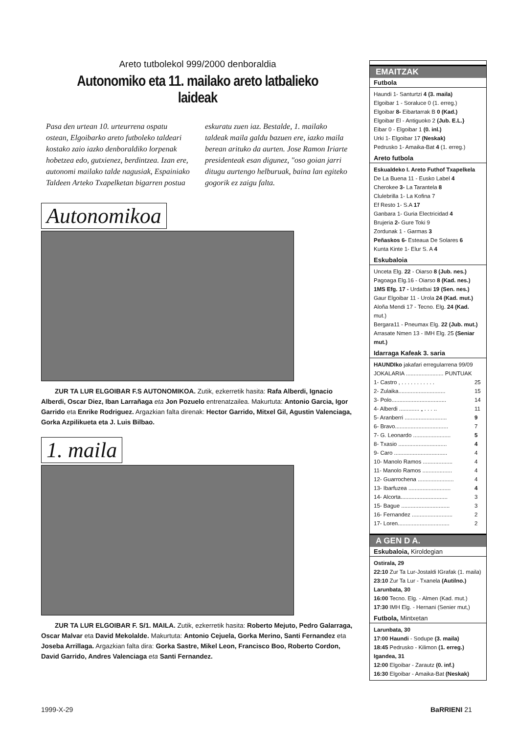Areto tutbolekol 999/2000 denboraldia
Autonomiko eta 11. mailako areto latbalieko laideak
Pasa den urtean 10. urteurrena ospatu ostean, Elgoibarko areto futboleko taldeari kostako zaio iazko denboraldiko lorpenak hobetzea edo, gutxienez, berdintzea. Izan ere, autonomi mailako talde nagusiak, Espainiako Taldeen Arteko Txapelketan bigarren postua eskuratu zuen iaz. Bestalde, 1. mailako taldeak maila galdu bazuen ere, iazko maila berean arituko da aurten. Jose Ramon Iriarte presidenteak esan digunez, "oso goian jarri ditugu aurtengo helburuak, baina lan egiteko gogorik ez zaigu falta.
Autonomikoa
ZUR TA LUR ELGOIBAR F.S AUTONOMIKOA. Zutik, ezkerretik hasita: Rafa Alberdi, Ignacio Alberdi, Oscar Diez, Iban Larrañaga eta Jon Pozuelo entrenatzailea. Makurtuta: Antonio Garcia, Igor Garrido eta Enrike Rodriguez. Argazkian falta direnak: Hector Garrido, Mitxel Gil, Agustin Valenciaga, Gorka Azpilikueta eta J. Luis Bilbao.
1. maila
ZUR TA LUR ELGOIBAR F. S/1. MAILA. Zutik, ezkerretik hasita: Roberto Mejuto, Pedro Galarraga, Oscar Malvar eta David Mekolalde. Makurtuta: Antonio Cejuela, Gorka Merino, Santi Fernandez eta Joseba Arrillaga. Argazkian falta dira: Gorka Sastre, Mikel Leon, Francisco Boo, Roberto Cordon, David Garrido, Andres Valenciaga eta Santi Fernandez.
EMAITZAK
Futbola
Haundi 1- Santurtzi 4 (3. maila)
Elgoibar 1 - Soraluce 0 (1. erreg.)
Elgoibar 8- Eibartarrak B 0 (Kad.)
Elgoibar El - Antiguoko 2 (Jub. E.L.}
Eibar 0 - Elgoibar 1 (0. inl.)
Urki 1- Elgoibar 17 (Neskak)
Pedrusko 1- Amaika-Bat 4 (1. erreg.)
Areto futbola
Eskualdeko I. Areto Futhof Txapelkela
De La Buena 11 - Eusko Label 4
Cherokee 3- La Tarantela 8
Clulebrilla 1- La Kofina 7
Ef Resto 1- S.A 17
Ganbara 1- Guria Electricidad 4
Brujeria 2- Gure Toki 9
Zordunak 1 - Garmas 3
Peñaskos 6- Esteaua De Solares 6
Kunta Kinte 1- Elur S. A 4
Eskubaloia
Unceta Elg. 22 - Oiarso 8 (Jub. nes.)
Pagoaga Elg.16 - Oiarso 8 (Kad. nes.)
1MS Efg. 17 - Urdatbai 19 (Sen. nes.)
Gaur Elgoibar 11 - Urola 24 (Kad. mut.)
Aloña Mendi 17 - Tecno. Elg. 24 (Kad. mut.)
Bergara11 - Pneumax Elg. 22 (Jub. mut.)
Arrasate Nmen 13 - IMH Elg. 25 (Seniar mut.)
Idarraga Kafeak 3. saria
HAUNDIko jakafari erregularrena 99/09
JOKALARIA ........................ PUNTUAK
| 1- Castro , . . . . . . . . . . . | 25 |
| 2- Zulaika.............................. | 15 |
| 3- Polo................................... | 14 |
| 4- Alberdi ............. „ . . . .. | 11 |
| 5- Aranberri ........................... | 9 |
| 6- Bravo.................................. | 7 |
| 7- G. Leonardo ........................ | 5 |
| 8- Txasio ............................... | 4 |
| 9- Caro .................................. | 4 |
| 10- Manolo Ramos ................... | 4 |
| 11- Manolo Ramos ................... | 4 |
| 12- Guarrochena ....................... | 4 |
| 13- Ibarfuzea ........................... | 4 |
| 14- Alcorta.............................. | 3 |
| 15- Bague ............................... | 3 |
| 16- Fernandez .......................... | 2 |
| 17- Loren................................. | 2 |
A GEN D A.
Eskubaloia, Kiroldegian
Ostirala, 29
22:10 Zur Ta Lur-Jostaldi IGrafak (1. maila)
23:10 Zur Ta Lur - Txanela (Autilno.)
Larunbata, 30
16:00 Tecno. Elg. - Almen (Kad. mut.)
17:30 IMH Elg. - Hernani (Senier mut,)
Futbola, Mintxetan
Larunbata, 30
17:00 Haundi - Sodupe (3. maila)
18:45 Pedrusko - Kilimon (1. erreg.)
Igandea, 31
12:00 Elgoibar - Zarautz (0. inf.)
16:30 Elgoibar - Amaika-Bat (Neskak)
1999-X-29 BaRRIENI 21